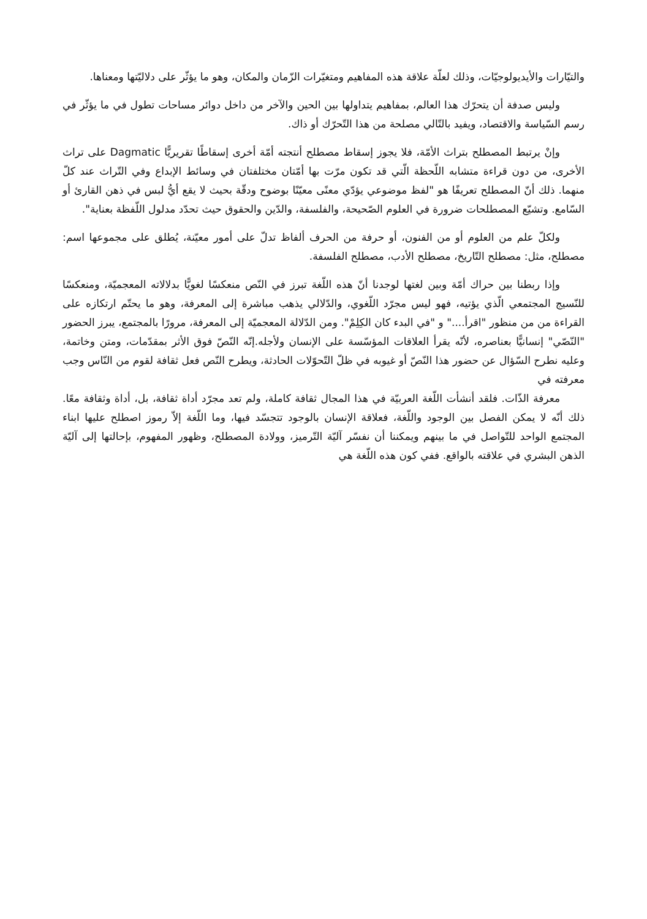والتيّارات والأيديولوجيّات، وذلك لعلّة علاقة هذه المفاهيم ومتغيّرات الزّمان والمكان، وهو ما يؤثّر على دلاليّتها ومعناها.
وليس صدفة أن يتحرّك هذا العالم، بمفاهيم يتداولها بين الحين والآخر من داخل دوائر مساحات تطول في ما يؤثّر في رسم السّياسة والاقتصاد، ويفيد بالتّالي مصلحة من هذا التّحرّك أو ذاك.
وإنْ يرتبط المصطلح بتراث الأمّة، فلا يجوز إسقاط مصطلح أنتجته أمّة أخرى إسقاطًا تقريريًّا Dagmatic على تراث الأخرى، من دون قراءة متشابه اللّحظة الّتي قد تكون مرّت بها أمّتان مختلفتان في وسائط الإبداع وفي التّراث عند كلّ منهما. ذلك أنّ المصطلح تعريفًا هو "لفظ موضوعي يؤدّي معنًى معيّنًا بوضوح ودقّة بحيث لا يقع أيُّ لبس في ذهن القارئ أو السّامع. وتشيّع المصطلحات ضرورة في العلوم الصّحيحة، والفلسفة، والدّين والحقوق حيث تحدّد مدلول اللّفظة بعناية".
ولكلّ علم من العلوم أو من الفنون، أو حرفة من الحرف ألفاظ تدلّ على أمور معيّنة، يُطلق على مجموعها اسم: مصطلح، مثل: مصطلح التّاريخ، مصطلح الأدب، مصطلح الفلسفة.
وإذا ربطنا بين حراك أمّة وبين لغتها لوجدنا أنّ هذه اللّغة تبرز في النّص منعكسًا لغويًّا بدلالاته المعجميّة، ومنعكسًا للنّسيج المجتمعي الّذي يؤتيه، فهو ليس مجرّد اللّغوي، والدّلالي يذهب مباشرة إلى المعرفة، وهو ما يحتّم ارتكازه على القراءة من من منظور "اقرأ...." و "في البدء كان الكِلِمْ". ومن الدّلالة المعجميّة إلى المعرفة، مرورًا بالمجتمع، يبرز الحضور "النّصّي" إنسانيًّا بعناصره، لأنّه يقرأ العلاقات المؤسّسة على الإنسان ولأجله.إنّه النّصّ فوق الأثر بمقدّمات، ومتن وخاتمة، وعليه نطرح السّؤال عن حضور هذا النّصّ أو غيوبه في ظلّ التّحوّلات الحادثة، ويطرح النّص فعل ثقافة لقوم من النّاس وجب معرفته في
معرفة الذّات. فلقد أنشأت اللّغة العربيّة في هذا المجال ثقافة كاملة، ولم تعد مجرّد أداة ثقافة، بل، أداة وثقافة معًا. ذلك أنّه لا يمكن الفصل بين الوجود واللّغة، فعلاقة الإنسان بالوجود تتجسّد فيها، وما اللّغة إلاّ رموز اصطلح عليها ابناء المجتمع الواحد للتّواصل في ما بينهم ويمكننا أن نفسّر آليّة التّرميز، وولادة المصطلح، وظهور المفهوم، بإحالتها إلى آليّة الذهن البشري في علاقته بالواقع. ففي كون هذه اللّغة هي